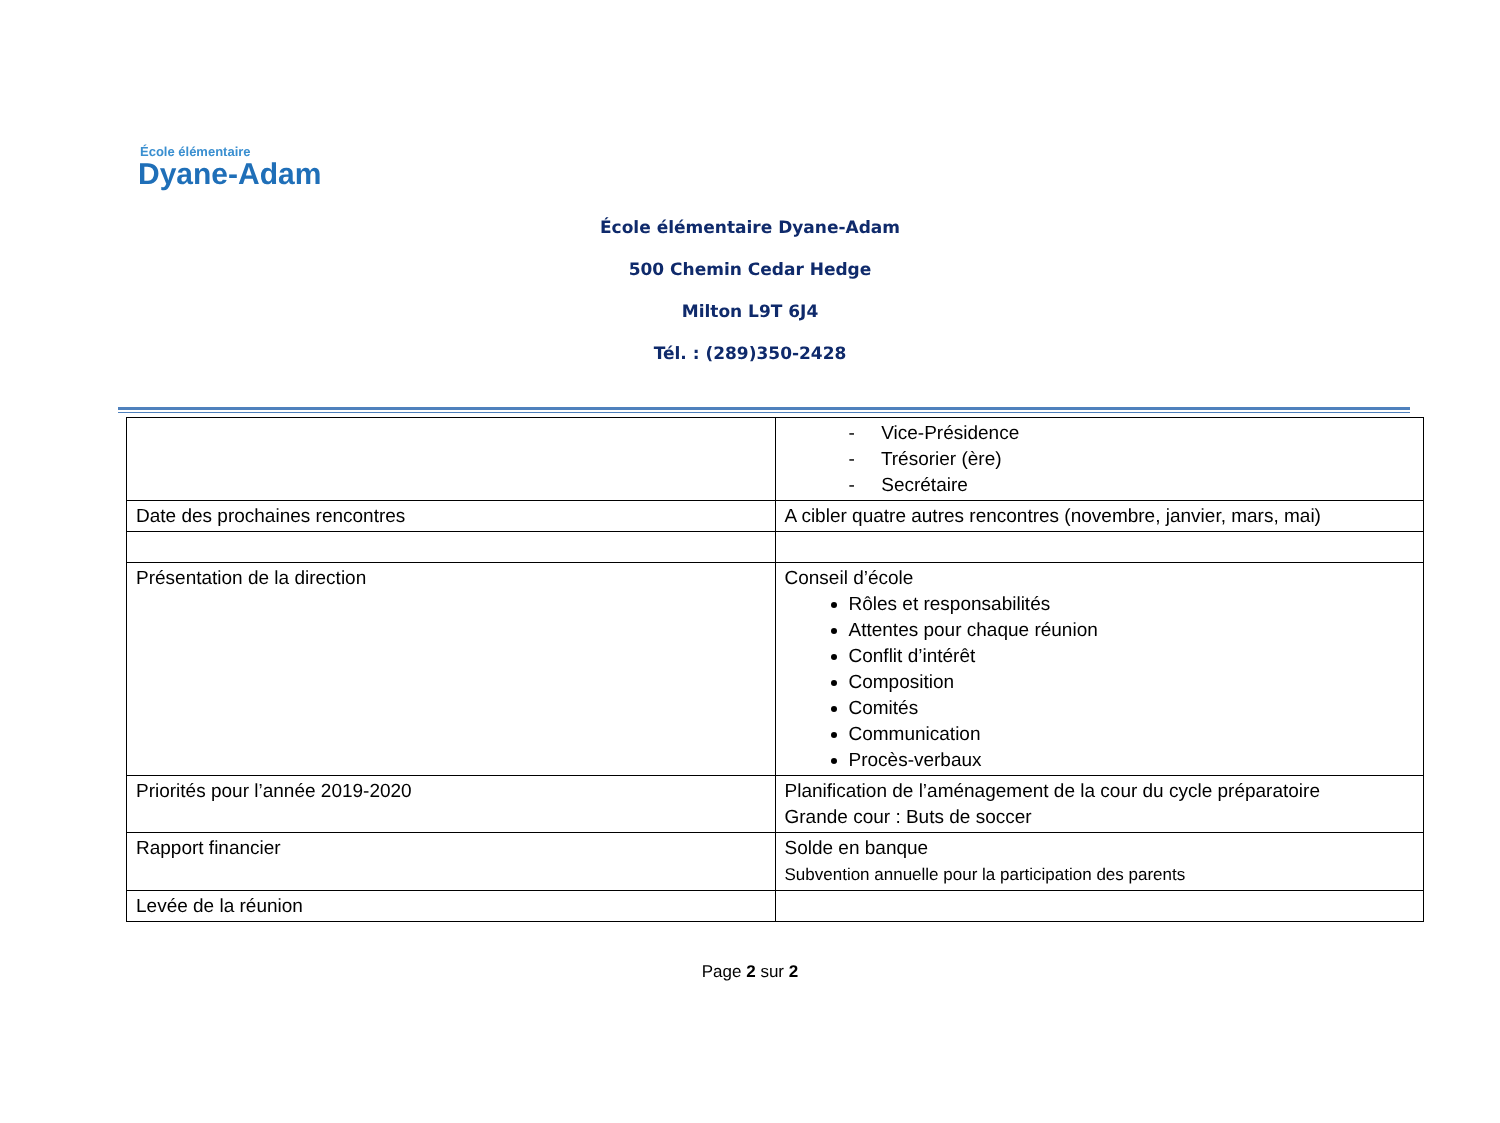École élémentaire
Dyane-Adam
École élémentaire Dyane-Adam
500 Chemin Cedar Hedge
Milton L9T 6J4
Tél. : (289)350-2428
| | - Vice-Présidence - Trésorier (ère) - Secrétaire |
| Date des prochaines rencontres | A cibler quatre autres rencontres (novembre, janvier, mars, mai) |
| Présentation de la direction | Conseil d’école Rôles et responsabilités Attentes pour chaque réunion Conflit d’intérêt Composition Comités Communication Procès-verbaux |
| Priorités pour l’année 2019-2020 | Planification de l’aménagement de la cour du cycle préparatoire Grande cour : Buts de soccer |
| Rapport financier | Solde en banque Subvention annuelle pour la participation des parents |
| Levée de la réunion | |
Page 2 sur 2